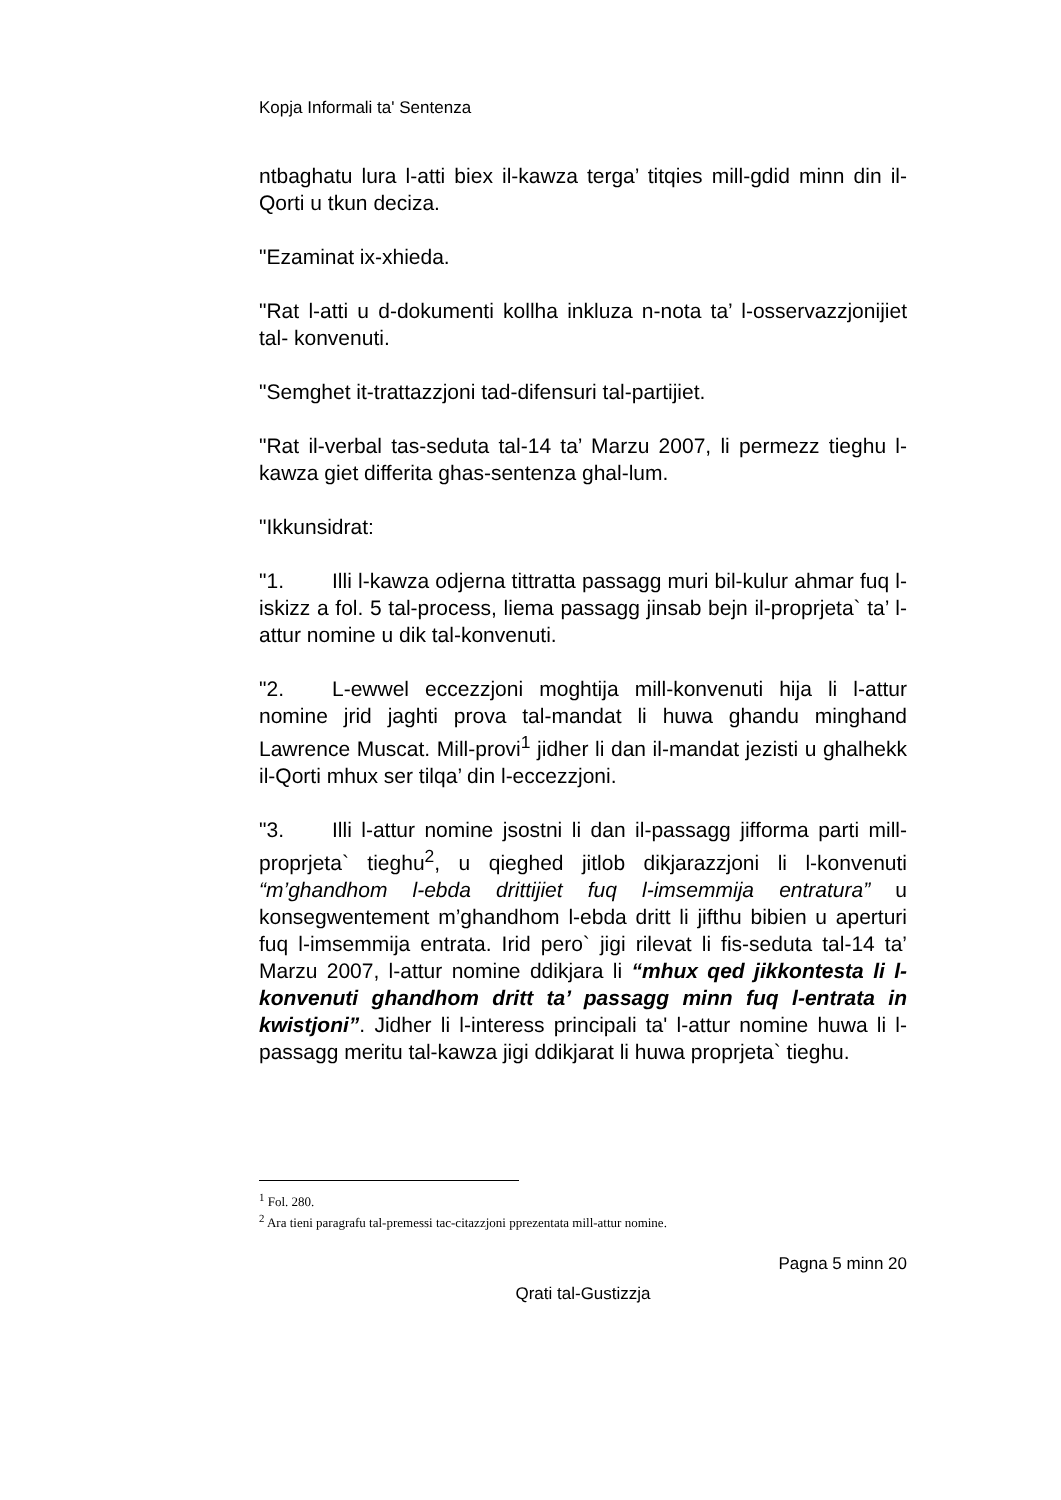Kopja Informali ta' Sentenza
ntbaghatu lura l-atti biex il-kawza terga’ titqies mill-gdid minn din il-Qorti u tkun deciza.
"Ezaminat ix-xhieda.
"Rat l-atti u d-dokumenti kollha inkluza n-nota ta’ l-osservazzjonijiet tal- konvenuti.
"Semghet it-trattazzjoni tad-difensuri tal-partijiet.
"Rat il-verbal tas-seduta tal-14 ta’ Marzu 2007, li permezz tieghu l-kawza giet differita ghas-sentenza ghal-lum.
"Ikkunsidrat:
"1. Illi l-kawza odjerna tittratta passagg muri bil-kulur ahmar fuq l-iskizz a fol. 5 tal-process, liema passagg jinsab bejn il-proprjeta` ta’ l-attur nomine u dik tal-konvenuti.
"2. L-ewwel eccezzjoni moghtija mill-konvenuti hija li l-attur nomine jrid jaghti prova tal-mandat li huwa ghandu minghand Lawrence Muscat. Mill-provi<sup>1</sup> jidher li dan il-mandat jezisti u ghalhekk il-Qorti mhux ser tilqa’ din l-eccezzjoni.
"3. Illi l-attur nomine jsostni li dan il-passagg jifforma parti mill-proprjeta` tieghu<sup>2</sup>, u qieghed jitlob dikjarazzjoni li l-konvenuti “m’ghandhom l-ebda drittijiet fuq l-imsemmija entratura” u konsegwentement m’ghandhom l-ebda dritt li jifthu bibien u aperturi fuq l-imsemmija entrata. Irid pero` jigi rilevat li fis-seduta tal-14 ta’ Marzu 2007, l-attur nomine ddikjara li “mhux qed jikkontesta li l-konvenuti ghandhom dritt ta’ passagg minn fuq l-entrata in kwistjoni”. Jidher li l-interess principali ta' l-attur nomine huwa li l-passagg meritu tal-kawza jigi ddikjarat li huwa proprjeta` tieghu.
<sup>1</sup> Fol. 280.
<sup>2</sup> Ara tieni paragrafu tal-premessi tac-citazzjoni pprezentata mill-attur nomine.
Pagna 5 minn 20
Qrati tal-Gustizzja